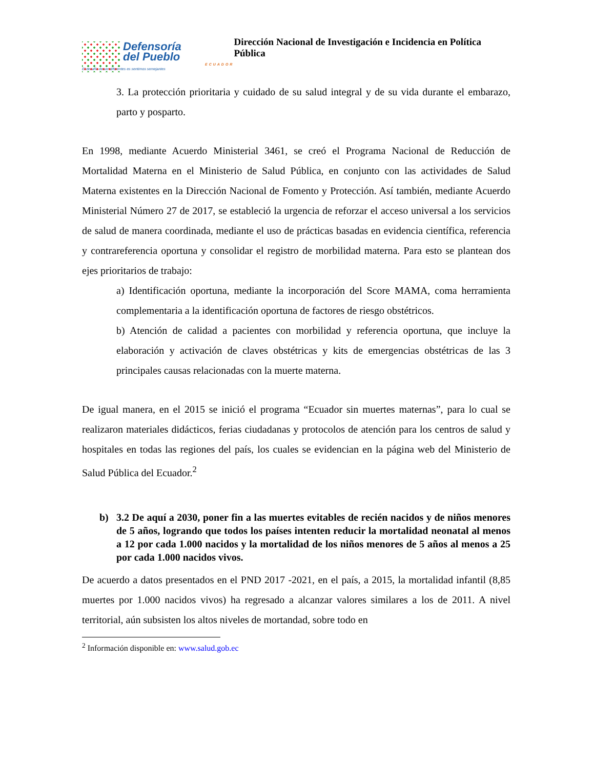Defensoría
del Pueblo
ECUADOR
El desafío de ser diferentes es sentirnos semejantes
Dirección Nacional de Investigación e Incidencia en Política Pública
3. La protección prioritaria y cuidado de su salud integral y de su vida durante el embarazo, parto y posparto.
En 1998, mediante Acuerdo Ministerial 3461, se creó el Programa Nacional de Reducción de Mortalidad Materna en el Ministerio de Salud Pública, en conjunto con las actividades de Salud Materna existentes en la Dirección Nacional de Fomento y Protección. Así también, mediante Acuerdo Ministerial Número 27 de 2017, se estableció la urgencia de reforzar el acceso universal a los servicios de salud de manera coordinada, mediante el uso de prácticas basadas en evidencia científica, referencia y contrareferencia oportuna y consolidar el registro de morbilidad materna. Para esto se plantean dos ejes prioritarios de trabajo:
a) Identificación oportuna, mediante la incorporación del Score MAMA, coma herramienta complementaria a la identificación oportuna de factores de riesgo obstétricos.
b) Atención de calidad a pacientes con morbilidad y referencia oportuna, que incluye la elaboración y activación de claves obstétricas y kits de emergencias obstétricas de las 3 principales causas relacionadas con la muerte materna.
De igual manera, en el 2015 se inició el programa “Ecuador sin muertes maternas”, para lo cual se realizaron materiales didácticos, ferias ciudadanas y protocolos de atención para los centros de salud y hospitales en todas las regiones del país, los cuales se evidencian en la página web del Ministerio de Salud Pública del Ecuador.<sup>2</sup>
b) 3.2 De aquí a 2030, poner fin a las muertes evitables de recién nacidos y de niños menores de 5 años, logrando que todos los países intenten reducir la mortalidad neonatal al menos a 12 por cada 1.000 nacidos y la mortalidad de los niños menores de 5 años al menos a 25 por cada 1.000 nacidos vivos.
De acuerdo a datos presentados en el PND 2017 -2021, en el país, a 2015, la mortalidad infantil (8,85 muertes por 1.000 nacidos vivos) ha regresado a alcanzar valores similares a los de 2011. A nivel territorial, aún subsisten los altos niveles de mortandad, sobre todo en
<sup>2</sup> Información disponible en: www.salud.gob.ec